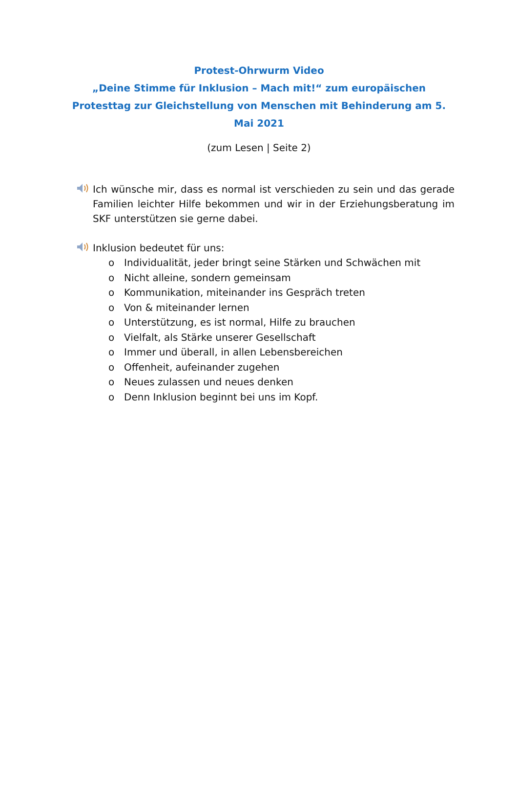Protest-Ohrwurm Video
„Deine Stimme für Inklusion – Mach mit!“ zum europäischen Protesttag zur Gleichstellung von Menschen mit Behinderung am 5. Mai 2021
(zum Lesen | Seite 2)
Ich wünsche mir, dass es normal ist verschieden zu sein und das gerade Familien leichter Hilfe bekommen und wir in der Erziehungsberatung im SKF unterstützen sie gerne dabei.
Inklusion bedeutet für uns:
o Individualität, jeder bringt seine Stärken und Schwächen mit
o Nicht alleine, sondern gemeinsam
o Kommunikation, miteinander ins Gespräch treten
o Von & miteinander lernen
o Unterstützung, es ist normal, Hilfe zu brauchen
o Vielfalt, als Stärke unserer Gesellschaft
o Immer und überall, in allen Lebensbereichen
o Offenheit, aufeinander zugehen
o Neues zulassen und neues denken
o Denn Inklusion beginnt bei uns im Kopf.